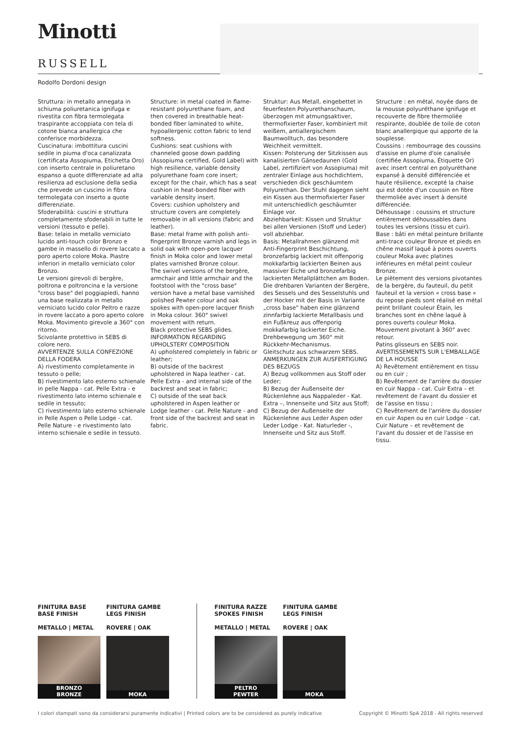Minotti
RUSSELL
Rodolfo Dordoni design
Struttura: in metallo annegata in schiuma poliuretanica ignifuga e rivestita con fibra termolegata traspirante accoppiata con tela di cotone bianca anallergica che conferisce morbidezza.
Cuscinatura: imbottitura cuscini sedile in piuma d'oca canalizzata (certificata Assopiuma, Etichetta Oro) con inserto centrale in poliuretano espanso a quote differenziate ad alta resilienza ad esclusione della sedia che prevede un cuscino in fibra termolegata con inserto a quote differenziate.
Sfoderabilità: cuscini e struttura completamente sfoderabili in tutte le versioni (tessuto e pelle).
Base: telaio in metallo verniciato lucido anti-touch color Bronzo e gambe in massello di rovere laccato a poro aperto colore Moka. Piastre inferiori in metallo verniciato color Bronzo.
Le versioni girevoli di bergère, poltrona e poltroncina e la versione "cross base" del poggiapiedi, hanno una base realizzata in metallo verniciato lucido color Peltro e razze in rovere laccato a poro aperto colore Moka. Movimento girevole a 360° con ritorno.
Scivolante protettivo in SEBS di colore nero.
AVVERTENZE SULLA CONFEZIONE DELLA FODERA
A) rivestimento completamente in tessuto o pelle;
B) rivestimento lato esterno schienale in pelle Nappa - cat. Pelle Extra - e rivestimento lato interno schienale e sedile in tessuto;
C) rivestimento lato esterno schienale in Pelle Aspen o Pelle Lodge - cat. Pelle Nature - e rivestimento lato interno schienale e sedile in tessuto.
Structure: in metal coated in flame-resistant polyurethane foam, and then covered in breathable heat-bonded fiber laminated to white, hypoallergenic cotton fabric to lend softness.
Cushions: seat cushions with channeled goose down padding (Assopiuma certified, Gold Label) with high resilience, variable density polyurethane foam core insert; except for the chair, which has a seat cushion in heat-bonded fiber with variable density insert.
Covers: cushion upholstery and structure covers are completely removable in all versions (fabric and leather).
Base: metal frame with polish anti-fingerprint Bronze varnish and legs in solid oak with open-pore lacquer finish in Moka color and lower metal plates varnished Bronze colour.
The swivel versions of the bergère, armchair and little armchair and the footstool with the "cross base" version have a metal base varnished polished Pewter colour and oak spokes with open-pore lacquer finish in Moka colour. 360° swivel movement with return.
Black protective SEBS glides.
INFORMATION REGARDING UPHOLSTERY COMPOSITION
A) upholstered completely in fabric or leather;
B) outside of the backrest upholstered in Napa leather - cat. Pelle Extra - and internal side of the backrest and seat in fabric;
C) outside of the seat back upholstered in Aspen leather or Lodge leather - cat. Pelle Nature - and front side of the backrest and seat in fabric.
Struktur: Aus Metall, eingebettet in feuerfesten Polyurethanschaum, überzogen mit atmungsaktiver, thermofixierter Faser, kombiniert mit weißem, antiallergischem Baumwolltuch, das besondere Weichheit vermittelt.
Kissen: Polsterung der Sitzkissen aus kanalisierten Gänsedaunen (Gold Label, zertifiziert von Assopiuma) mit zentraler Einlage aus hochdichtem, verschieden dick geschäumtem Polyurethan. Der Stuhl dagegen sieht ein Kissen aus thermofixierter Faser mit unterschiedlich geschäumter Einlage vor.
Abziehbarkeit: Kissen und Struktur bei allen Versionen (Stoff und Leder) voll abziehbar.
Basis: Metallrahmen glänzend mit Anti-Fingerprint Beschichtung, bronzefarbig lackiert mit offenporig mokkafarbig lackierten Beinen aus massiver Eiche und bronzefarbig lackierten Metallplättchen am Boden.
Die drehbaren Varianten der Bergère, des Sessels und des Sesselstuhls und der Hocker mit der Basis in Variante „cross base" haben eine glänzend zinnfarbig lackierte Metallbasis und ein Fußkreuz aus offenporig mokkafarbig lackierter Eiche. Drehbewegung um 360° mit Rückkehr-Mechanismus.
Gleitschutz aus schwarzem SEBS.
ANMERKUNGEN ZUR AUSFERTIGUNG DES BEZUGS
A) Bezug vollkommen aus Stoff oder Leder;
B) Bezug der Außenseite der Rückenlehne aus Nappaleder - Kat. Extra –, Innenseite und Sitz aus Stoff;
C) Bezug der Außenseite der Rückenlehne aus Leder Aspen oder Leder Lodge - Kat. Naturleder -, Innenseite und Sitz aus Stoff.
Structure : en métal, noyée dans de la mousse polyuréthane ignifuge et recouverte de fibre thermoliée respirante, doublée de toile de coton blanc anallergique qui apporte de la souplesse.
Coussins : rembourrage des coussins d'assise en plume d'oie canalisée (certifiée Assopiuma, Étiquette Or) avec insert central en polyuréthane expansé à densité différenciée et haute résilience, excepté la chaise qui est dotée d'un coussin en fibre thermoliée avec insert à densité différenciée.
Déhoussage : coussins et structure entièrement déhoussables dans toutes les versions (tissu et cuir).
Base : bâti en métal peinture brillante anti-trace couleur Bronze et pieds en chêne massif laqué à pores ouverts couleur Moka avec platines inférieures en métal peint couleur Bronze.
Le piètement des versions pivotantes de la bergère, du fauteuil, du petit fauteuil et la version « cross base » du repose pieds sont réalisé en métal peint brillant couleur Étain, les branches sont en chêne laqué à pores ouverts couleur Moka. Mouvement pivotant à 360° avec retour.
Patins glisseurs en SEBS noir.
AVERTISSEMENTS SUR L'EMBALLAGE DE LA HOUSSE
A) Revêtement entièrement en tissu ou en cuir ;
B) Revêtement de l'arrière du dossier en cuir Nappa – cat. Cuir Extra – et revêtement de l'avant du dossier et de l'assise en tissu ;
C) Revêtement de l'arrière du dossier en cuir Aspen ou en cuir Lodge – cat. Cuir Nature – et revêtement de l'avant du dossier et de l'assise en tissu.
FINITURA BASE
BASE FINISH
METALLO | METAL
BRONZO
BRONZE
FINITURA GAMBE
LEGS FINISH
ROVERE | OAK
MOKA
FINITURA RAZZE
SPOKES FINISH
METALLO | METAL
PELTRO
PEWTER
FINITURA GAMBE
LEGS FINISH
ROVERE | OAK
MOKA
I colori stampati sono da considerarsi puramente indicativi | Printed colors are to be considered as purely indicative Copyright © Minotti SpA 2018 - All rights reserved